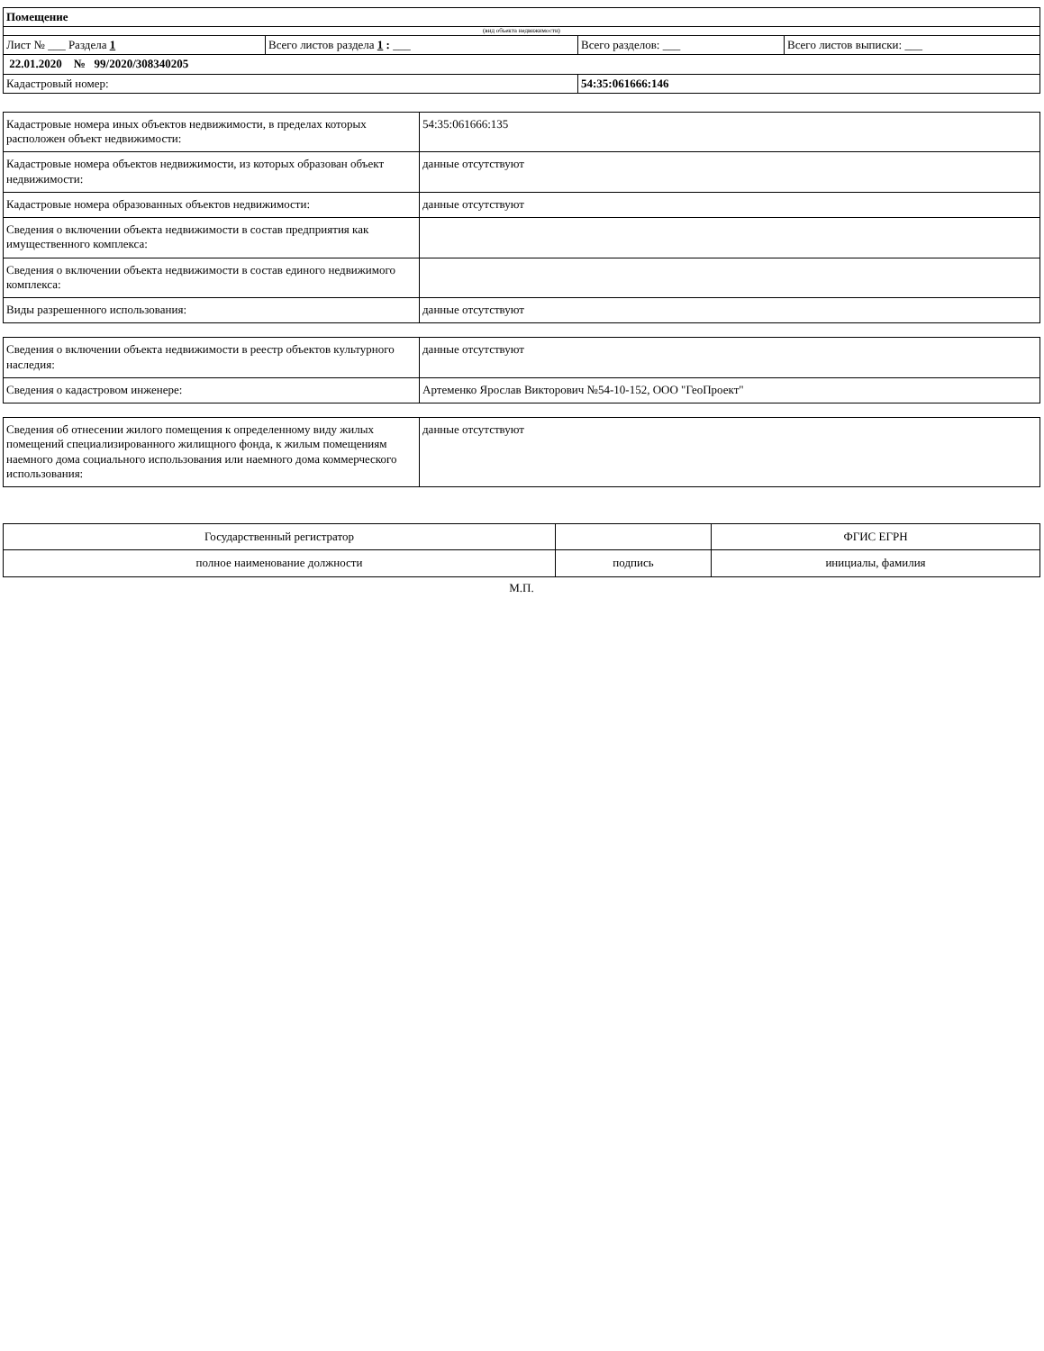| Помещение | | | |
| (вид объекта недвижимости) | | | |
| Лист № ___ Раздела 1 | Всего листов раздела 1 : ___ | Всего разделов: ___ | Всего листов выписки: ___ |
| 22.01.2020 № 99/2020/308340205 | | | |
| Кадастровый номер: | | 54:35:061666:146 | |
| Кадастровые номера иных объектов недвижимости, в пределах которых расположен объект недвижимости: | 54:35:061666:135 |
| Кадастровые номера объектов недвижимости, из которых образован объект недвижимости: | данные отсутствуют |
| Кадастровые номера образованных объектов недвижимости: | данные отсутствуют |
| Сведения о включении объекта недвижимости в состав предприятия как имущественного комплекса: | |
| Сведения о включении объекта недвижимости в состав единого недвижимого комплекса: | |
| Виды разрешенного использования: | данные отсутствуют |
| Сведения о включении объекта недвижимости в реестр объектов культурного наследия: | данные отсутствуют |
| Сведения о кадастровом инженере: | Артеменко Ярослав Викторович №54-10-152, ООО "ГеоПроект" |
| Сведения об отнесении жилого помещения к определенному виду жилых помещений специализированного жилищного фонда, к жилым помещениям наемного дома социального использования или наемного дома коммерческого использования: | данные отсутствуют |
| Государственный регистратор | | ФГИС ЕГРН |
| полное наименование должности | подпись | инициалы, фамилия |
М.П.